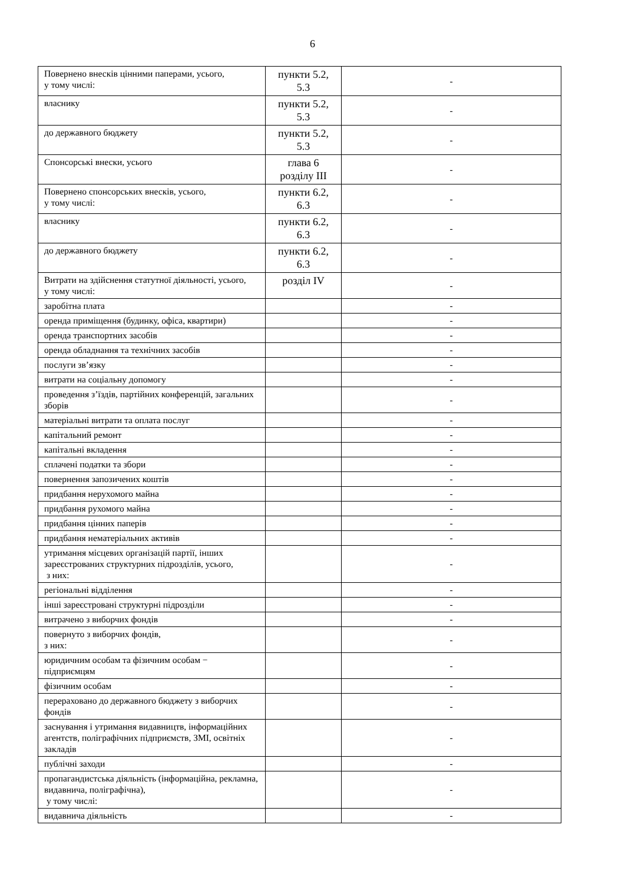6
| Повернено внесків цінними паперами, усього, у тому числі: | пункти 5.2, 5.3 | - |
| власнику | пункти 5.2, 5.3 | - |
| до державного бюджету | пункти 5.2, 5.3 | - |
| Спонсорські внески, усього | глава 6 розділу III | - |
| Повернено спонсорських внесків, усього, у тому числі: | пункти 6.2, 6.3 | - |
| власнику | пункти 6.2, 6.3 | - |
| до державного бюджету | пункти 6.2, 6.3 | - |
| Витрати на здійснення статутної діяльності, усього, у тому числі: | розділ IV | - |
| заробітна плата | | - |
| оренда приміщення (будинку, офіса, квартири) | | - |
| оренда транспортних засобів | | - |
| оренда обладнання та технічних засобів | | - |
| послуги зв’язку | | - |
| витрати на соціальну допомогу | | - |
| проведення з’їздів, партійних конференцій, загальних зборів | | - |
| матеріальні витрати та оплата послуг | | - |
| капітальний ремонт | | - |
| капітальні вкладення | | - |
| сплачені податки та збори | | - |
| повернення запозичених коштів | | - |
| придбання нерухомого майна | | - |
| придбання рухомого майна | | - |
| придбання цінних паперів | | - |
| придбання нематеріальних активів | | - |
| утримання місцевих організацій партії, інших зареєстрованих структурних підрозділів, усього, з них: | | - |
| регіональні відділення | | - |
| інші зареєстровані структурні підрозділи | | - |
| витрачено з виборчих фондів | | - |
| повернуто з виборчих фондів, з них: | | - |
| юридичним особам та фізичним особам − підприємцям | | - |
| фізичним особам | | - |
| перераховано до державного бюджету з виборчих фондів | | - |
| заснування і утримання видавництв, інформаційних агентств, поліграфічних підприємств, ЗМІ, освітніх закладів | | - |
| публічні заходи | | - |
| пропагандистська діяльність (інформаційна, рекламна, видавнича, поліграфічна), у тому числі: | | - |
| видавнича діяльність | | - |